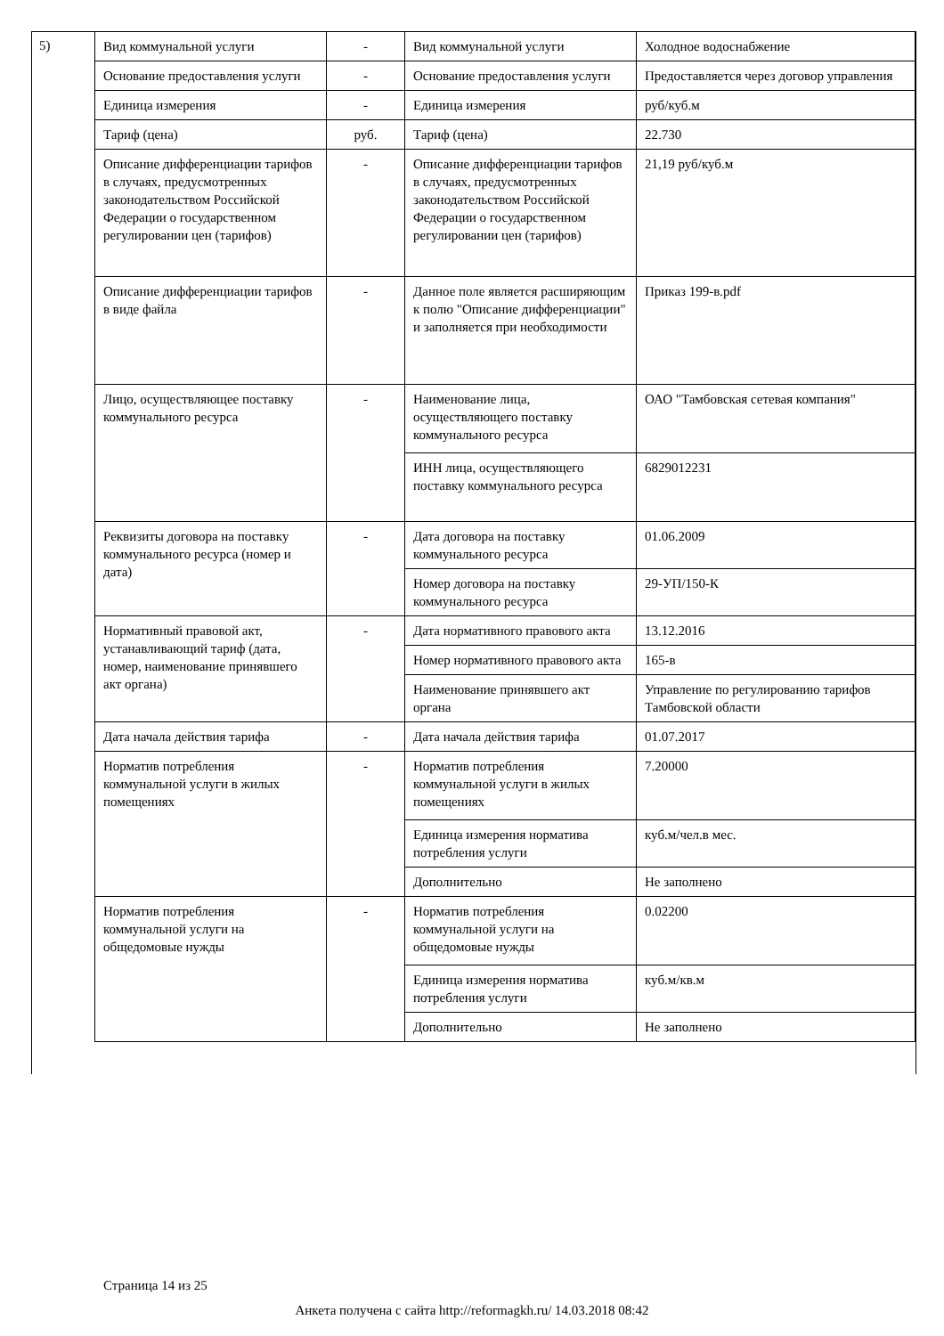5)
| Вид коммунальной услуги | - | Вид коммунальной услуги | Холодное водоснабжение |
| Основание предоставления услуги | - | Основание предоставления услуги | Предоставляется через договор управления |
| Единица измерения | - | Единица измерения | руб/куб.м |
| Тариф (цена) | руб. | Тариф (цена) | 22.730 |
| Описание дифференциации тарифов в случаях, предусмотренных законодательством Российской Федерации о государственном регулировании цен (тарифов) | - | Описание дифференциации тарифов в случаях, предусмотренных законодательством Российской Федерации о государственном регулировании цен (тарифов) | 21,19 руб/куб.м |
| Описание дифференциации тарифов в виде файла | - | Данное поле является расширяющим к полю "Описание дифференциации" и заполняется при необходимости | Приказ 199-в.pdf |
| Лицо, осуществляющее поставку коммунального ресурса | - | Наименование лица, осуществляющего поставку коммунального ресурса | ОАО "Тамбовская сетевая компания" |
| | | ИНН лица, осуществляющего поставку коммунального ресурса | 6829012231 |
| Реквизиты договора на поставку коммунального ресурса (номер и дата) | - | Дата договора на поставку коммунального ресурса | 01.06.2009 |
| | | Номер договора на поставку коммунального ресурса | 29-УП/150-К |
| Нормативный правовой акт, устанавливающий тариф (дата, номер, наименование принявшего акт органа) | - | Дата нормативного правового акта | 13.12.2016 |
| | | Номер нормативного правового акта | 165-в |
| | | Наименование принявшего акт органа | Управление по регулированию тарифов Тамбовской области |
| Дата начала действия тарифа | - | Дата начала действия тарифа | 01.07.2017 |
| Норматив потребления коммунальной услуги в жилых помещениях | - | Норматив потребления коммунальной услуги в жилых помещениях | 7.20000 |
| | | Единица измерения норматива потребления услуги | куб.м/чел.в мес. |
| | | Дополнительно | Не заполнено |
| Норматив потребления коммунальной услуги на общедомовые нужды | - | Норматив потребления коммунальной услуги на общедомовые нужды | 0.02200 |
| | | Единица измерения норматива потребления услуги | куб.м/кв.м |
| | | Дополнительно | Не заполнено |
Страница 14 из 25
Анкета получена с сайта http://reformagkh.ru/ 14.03.2018 08:42